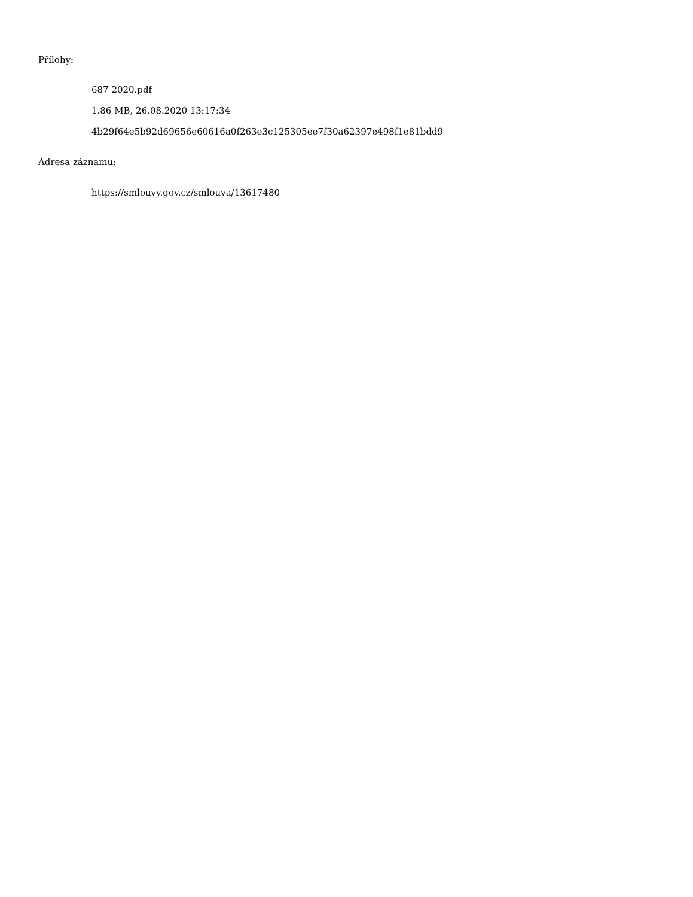Přílohy:
687 2020.pdf
1.86 MB, 26.08.2020 13:17:34
4b29f64e5b92d69656e60616a0f263e3c125305ee7f30a62397e498f1e81bdd9
Adresa záznamu:
https://smlouvy.gov.cz/smlouva/13617480